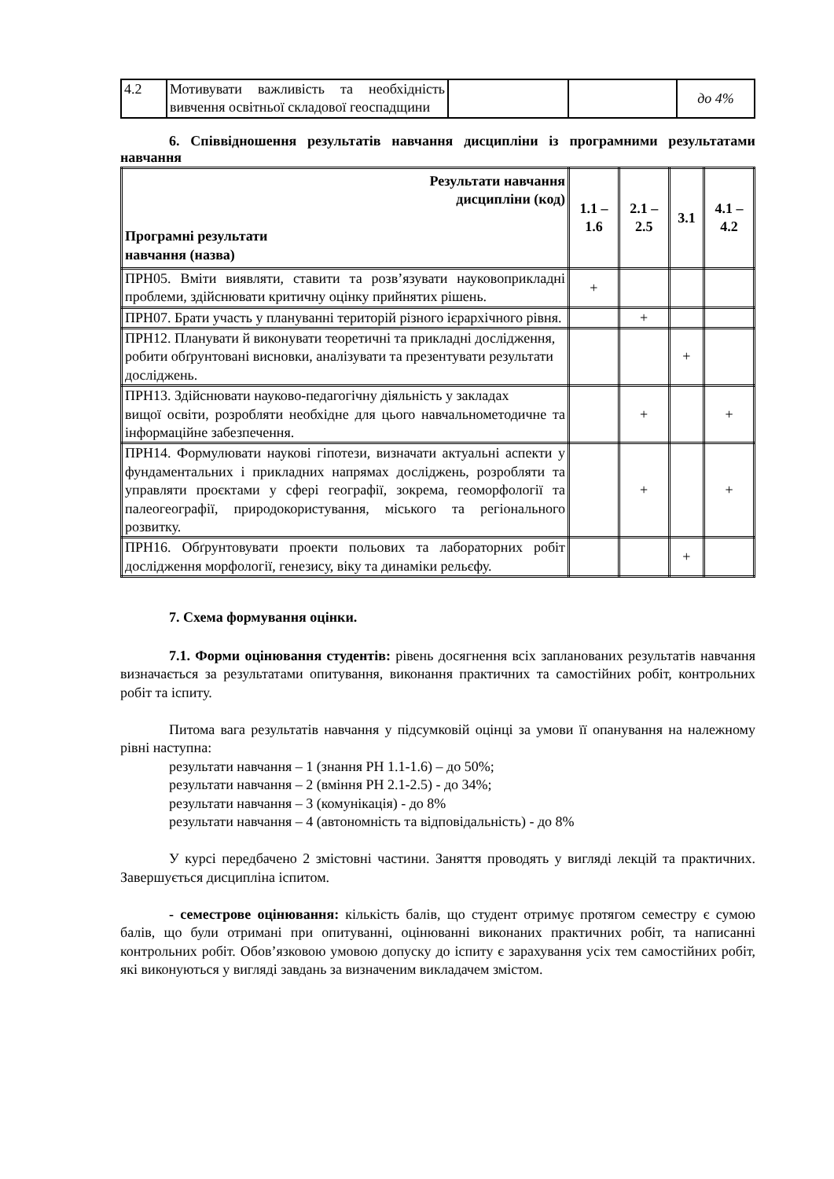| 4.2 | Мотивувати важливість та необхідність вивчення освітньої складової геоспадщини | | | до 4% |
6. Співвідношення результатів навчання дисципліни із програмними результатами навчання
| Результати навчання дисципліни (код) Програмні результати навчання (назва) | 1.1 – 1.6 | 2.1 – 2.5 | 3.1 | 4.1 – 4.2 |
| --- | --- | --- | --- | --- |
| ПРН05. Вміти виявляти, ставити та розв’язувати науковоприкладні проблеми, здійснювати критичну оцінку прийнятих рішень. | + | | | |
| ПРН07. Брати участь у плануванні територій різного ієрархічного рівня. | | + | | |
| ПРН12. Планувати й виконувати теоретичні та прикладні дослідження, робити обґрунтовані висновки, аналізувати та презентувати результати досліджень. | | | + | |
| ПРН13. Здійснювати науково-педагогічну діяльність у закладах вищої освіти, розробляти необхідне для цього навчальнометодичне та інформаційне забезпечення. | | + | | + |
| ПРН14. Формулювати наукові гіпотези, визначати актуальні аспекти у фундаментальних і прикладних напрямах досліджень, розробляти та управляти проєктами у сфері географії, зокрема, геоморфології та палеогеографії, природокористування, міського та регіонального розвитку. | | + | | + |
| ПРН16. Обґрунтовувати проекти польових та лабораторних робіт дослідження морфології, генезису, віку та динаміки рельєфу. | | | + | |
7. Схема формування оцінки.
7.1. Форми оцінювання студентів: рівень досягнення всіх запланованих результатів навчання визначається за результатами опитування, виконання практичних та самостійних робіт, контрольних робіт та іспиту.
Питома вага результатів навчання у підсумковій оцінці за умови її опанування на належному рівні наступна:
результати навчання – 1 (знання РН 1.1-1.6) – до 50%;
результати навчання – 2 (вміння РН 2.1-2.5) - до 34%;
результати навчання – 3 (комунікація) - до 8%
результати навчання – 4 (автономність та відповідальність) - до 8%
У курсі передбачено 2 змістовні частини. Заняття проводять у вигляді лекцій та практичних. Завершується дисципліна іспитом.
- семестрове оцінювання: кількість балів, що студент отримує протягом семестру є сумою балів, що були отримані при опитуванні, оцінюванні виконаних практичних робіт, та написанні контрольних робіт. Обов’язковою умовою допуску до іспиту є зарахування усіх тем самостійних робіт, які виконуються у вигляді завдань за визначеним викладачем змістом.